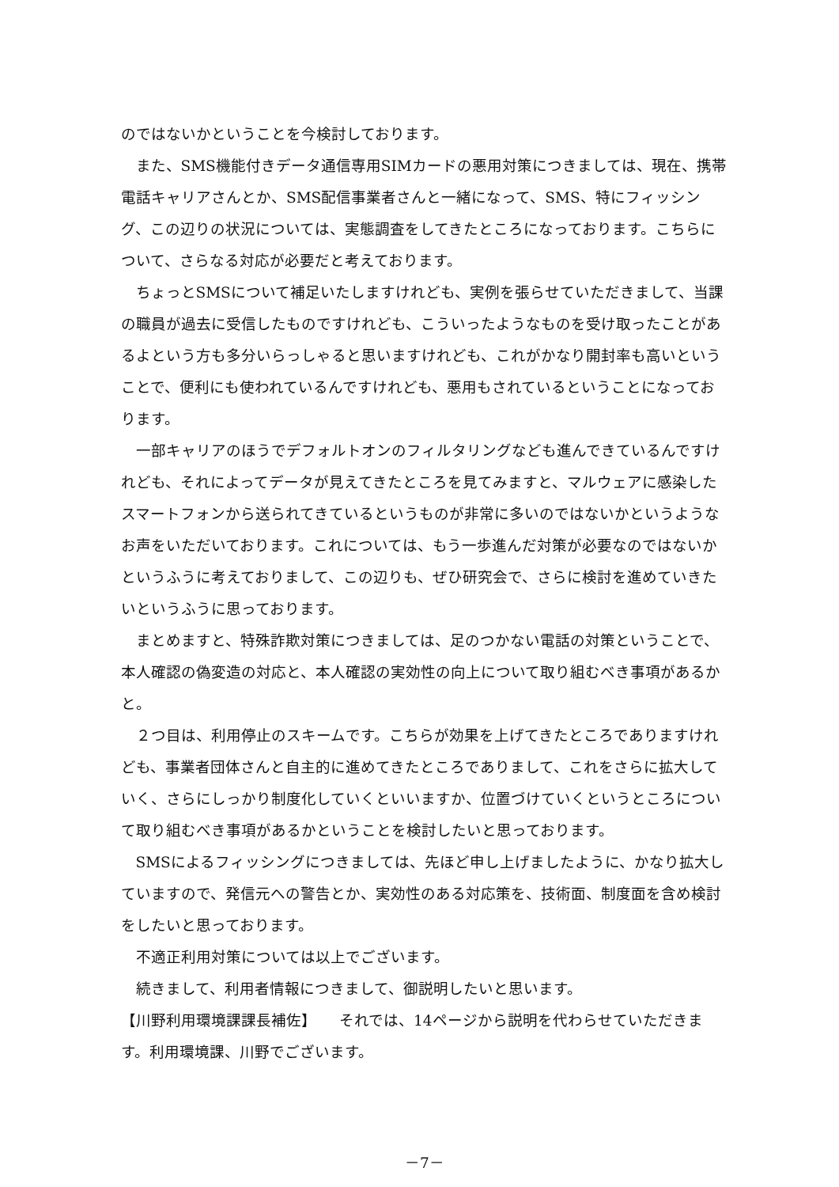のではないかということを今検討しております。
また、SMS機能付きデータ通信専用SIMカードの悪用対策につきましては、現在、携帯電話キャリアさんとか、SMS配信事業者さんと一緒になって、SMS、特にフィッシング、この辺りの状況については、実態調査をしてきたところになっております。こちらについて、さらなる対応が必要だと考えております。
ちょっとSMSについて補足いたしますけれども、実例を張らせていただきまして、当課の職員が過去に受信したものですけれども、こういったようなものを受け取ったことがあるよという方も多分いらっしゃると思いますけれども、これがかなり開封率も高いということで、便利にも使われているんですけれども、悪用もされているということになっております。
一部キャリアのほうでデフォルトオンのフィルタリングなども進んできているんですけれども、それによってデータが見えてきたところを見てみますと、マルウェアに感染したスマートフォンから送られてきているというものが非常に多いのではないかというようなお声をいただいております。これについては、もう一歩進んだ対策が必要なのではないかというふうに考えておりまして、この辺りも、ぜひ研究会で、さらに検討を進めていきたいというふうに思っております。
まとめますと、特殊詐欺対策につきましては、足のつかない電話の対策ということで、本人確認の偽変造の対応と、本人確認の実効性の向上について取り組むべき事項があるかと。
２つ目は、利用停止のスキームです。こちらが効果を上げてきたところでありますけれども、事業者団体さんと自主的に進めてきたところでありまして、これをさらに拡大していく、さらにしっかり制度化していくといいますか、位置づけていくというところについて取り組むべき事項があるかということを検討したいと思っております。
SMSによるフィッシングにつきましては、先ほど申し上げましたように、かなり拡大していますので、発信元への警告とか、実効性のある対応策を、技術面、制度面を含め検討をしたいと思っております。
不適正利用対策については以上でございます。
続きまして、利用者情報につきまして、御説明したいと思います。
【川野利用環境課課長補佐】　　それでは、14ページから説明を代わらせていただきます。利用環境課、川野でございます。
－7－